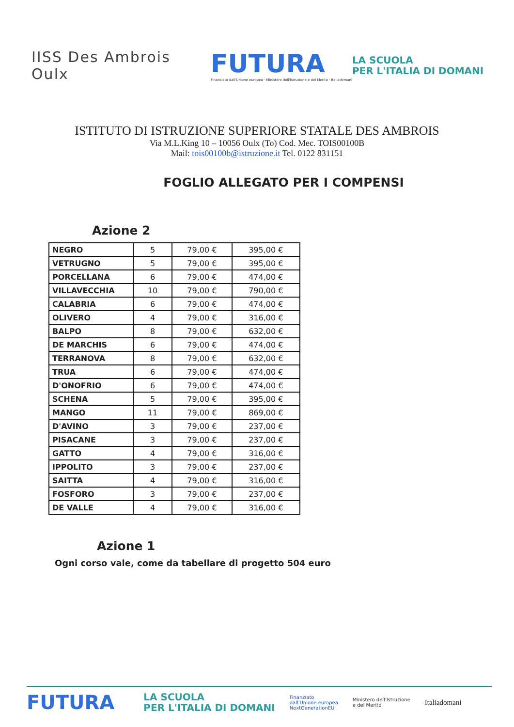IISS Des Ambrois Oulx
FUTURA
Finanziato dall'Unione europea · Ministero dell'Istruzione e del Merito · Italiadomani
LA SCUOLA
PER L'ITALIA DI DOMANI
ISTITUTO DI ISTRUZIONE SUPERIORE STATALE DES AMBROIS
Via M.L.King 10 – 10056 Oulx (To) Cod. Mec. TOIS00100B
Mail: tois00100b@istruzione.it Tel. 0122 831151
FOGLIO ALLEGATO PER I COMPENSI
Azione 2
| NEGRO | 5 | 79,00 € | 395,00 € |
| VETRUGNO | 5 | 79,00 € | 395,00 € |
| PORCELLANA | 6 | 79,00 € | 474,00 € |
| VILLAVECCHIA | 10 | 79,00 € | 790,00 € |
| CALABRIA | 6 | 79,00 € | 474,00 € |
| OLIVERO | 4 | 79,00 € | 316,00 € |
| BALPO | 8 | 79,00 € | 632,00 € |
| DE MARCHIS | 6 | 79,00 € | 474,00 € |
| TERRANOVA | 8 | 79,00 € | 632,00 € |
| TRUA | 6 | 79,00 € | 474,00 € |
| D'ONOFRIO | 6 | 79,00 € | 474,00 € |
| SCHENA | 5 | 79,00 € | 395,00 € |
| MANGO | 11 | 79,00 € | 869,00 € |
| D'AVINO | 3 | 79,00 € | 237,00 € |
| PISACANE | 3 | 79,00 € | 237,00 € |
| GATTO | 4 | 79,00 € | 316,00 € |
| IPPOLITO | 3 | 79,00 € | 237,00 € |
| SAITTA | 4 | 79,00 € | 316,00 € |
| FOSFORO | 3 | 79,00 € | 237,00 € |
| DE VALLE | 4 | 79,00 € | 316,00 € |
Azione 1
Ogni corso vale, come da tabellare di progetto 504 euro
FUTURA
LA SCUOLA
PER L'ITALIA DI DOMANI
Finanziato
dall'Unione europea
NextGenerationEU
Ministero dell'Istruzione
e del Merito
Italiadomani